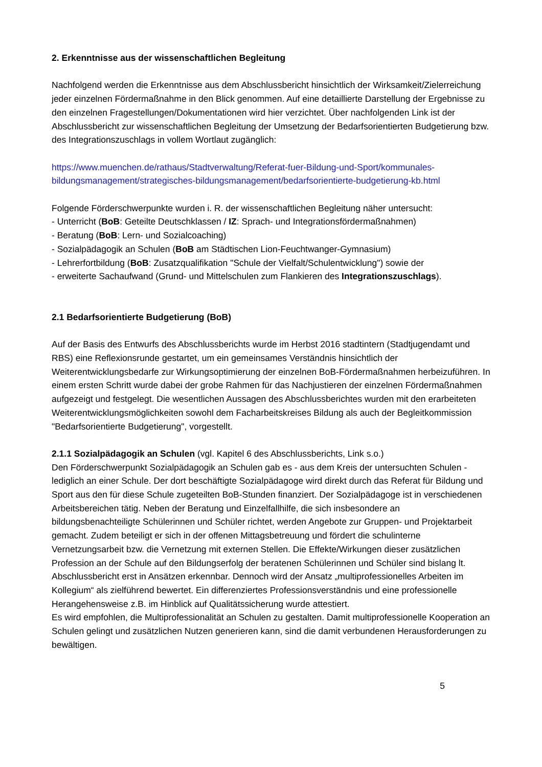2. Erkenntnisse aus der wissenschaftlichen Begleitung
Nachfolgend werden die Erkenntnisse aus dem Abschlussbericht hinsichtlich der Wirksamkeit/Zielerreichung jeder einzelnen Fördermaßnahme in den Blick genommen. Auf eine detaillierte Darstellung der Ergebnisse zu den einzelnen Fragestellungen/Dokumentationen wird hier verzichtet. Über nachfolgenden Link ist der Abschlussbericht zur wissenschaftlichen Begleitung der Umsetzung der Bedarfsorientierten Budgetierung bzw. des Integrationszuschlags in vollem Wortlaut zugänglich:
https://www.muenchen.de/rathaus/Stadtverwaltung/Referat-fuer-Bildung-und-Sport/kommunales-bildungsmanagement/strategisches-bildungsmanagement/bedarfsorientierte-budgetierung-kb.html
Folgende Förderschwerpunkte wurden i. R. der wissenschaftlichen Begleitung näher untersucht:
- Unterricht (BoB: Geteilte Deutschklassen / IZ: Sprach- und Integrationsfördermaßnahmen)
- Beratung (BoB: Lern- und Sozialcoaching)
- Sozialpädagogik an Schulen (BoB am Städtischen Lion-Feuchtwanger-Gymnasium)
- Lehrerfortbildung (BoB: Zusatzqualifikation "Schule der Vielfalt/Schulentwicklung") sowie der
- erweiterte Sachaufwand (Grund- und Mittelschulen zum Flankieren des Integrationszuschlags).
2.1 Bedarfsorientierte Budgetierung (BoB)
Auf der Basis des Entwurfs des Abschlussberichts wurde im Herbst 2016 stadtintern (Stadtjugendamt und RBS) eine Reflexionsrunde gestartet, um ein gemeinsames Verständnis hinsichtlich der Weiterentwicklungsbedarfe zur Wirkungsoptimierung der einzelnen BoB-Fördermaßnahmen herbeizuführen. In einem ersten Schritt wurde dabei der grobe Rahmen für das Nachjustieren der einzelnen Fördermaßnahmen aufgezeigt und festgelegt. Die wesentlichen Aussagen des Abschlussberichtes wurden mit den erarbeiteten Weiterentwicklungsmöglichkeiten sowohl dem Facharbeitskreises Bildung als auch der Begleitkommission "Bedarfsorientierte Budgetierung", vorgestellt.
2.1.1 Sozialpädagogik an Schulen (vgl. Kapitel 6 des Abschlussberichts, Link s.o.)
Den Förderschwerpunkt Sozialpädagogik an Schulen gab es - aus dem Kreis der untersuchten Schulen - lediglich an einer Schule. Der dort beschäftigte Sozialpädagoge wird direkt durch das Referat für Bildung und Sport aus den für diese Schule zugeteilten BoB-Stunden finanziert. Der Sozialpädagoge ist in verschiedenen Arbeitsbereichen tätig. Neben der Beratung und Einzelfallhilfe, die sich insbesondere an bildungsbenachteiligte Schülerinnen und Schüler richtet, werden Angebote zur Gruppen- und Projektarbeit gemacht. Zudem beteiligt er sich in der offenen Mittagsbetreuung und fördert die schulinterne Vernetzungsarbeit bzw. die Vernetzung mit externen Stellen. Die Effekte/Wirkungen dieser zusätzlichen Profession an der Schule auf den Bildungserfolg der beratenen Schülerinnen und Schüler sind bislang lt. Abschlussbericht erst in Ansätzen erkennbar. Dennoch wird der Ansatz „multiprofessionelles Arbeiten im Kollegium“ als zielführend bewertet. Ein differenziertes Professionsverständnis und eine professionelle Herangehensweise z.B. im Hinblick auf Qualitätssicherung wurde attestiert.
Es wird empfohlen, die Multiprofessionalität an Schulen zu gestalten. Damit multiprofessionelle Kooperation an Schulen gelingt und zusätzlichen Nutzen generieren kann, sind die damit verbundenen Herausforderungen zu bewältigen.
5